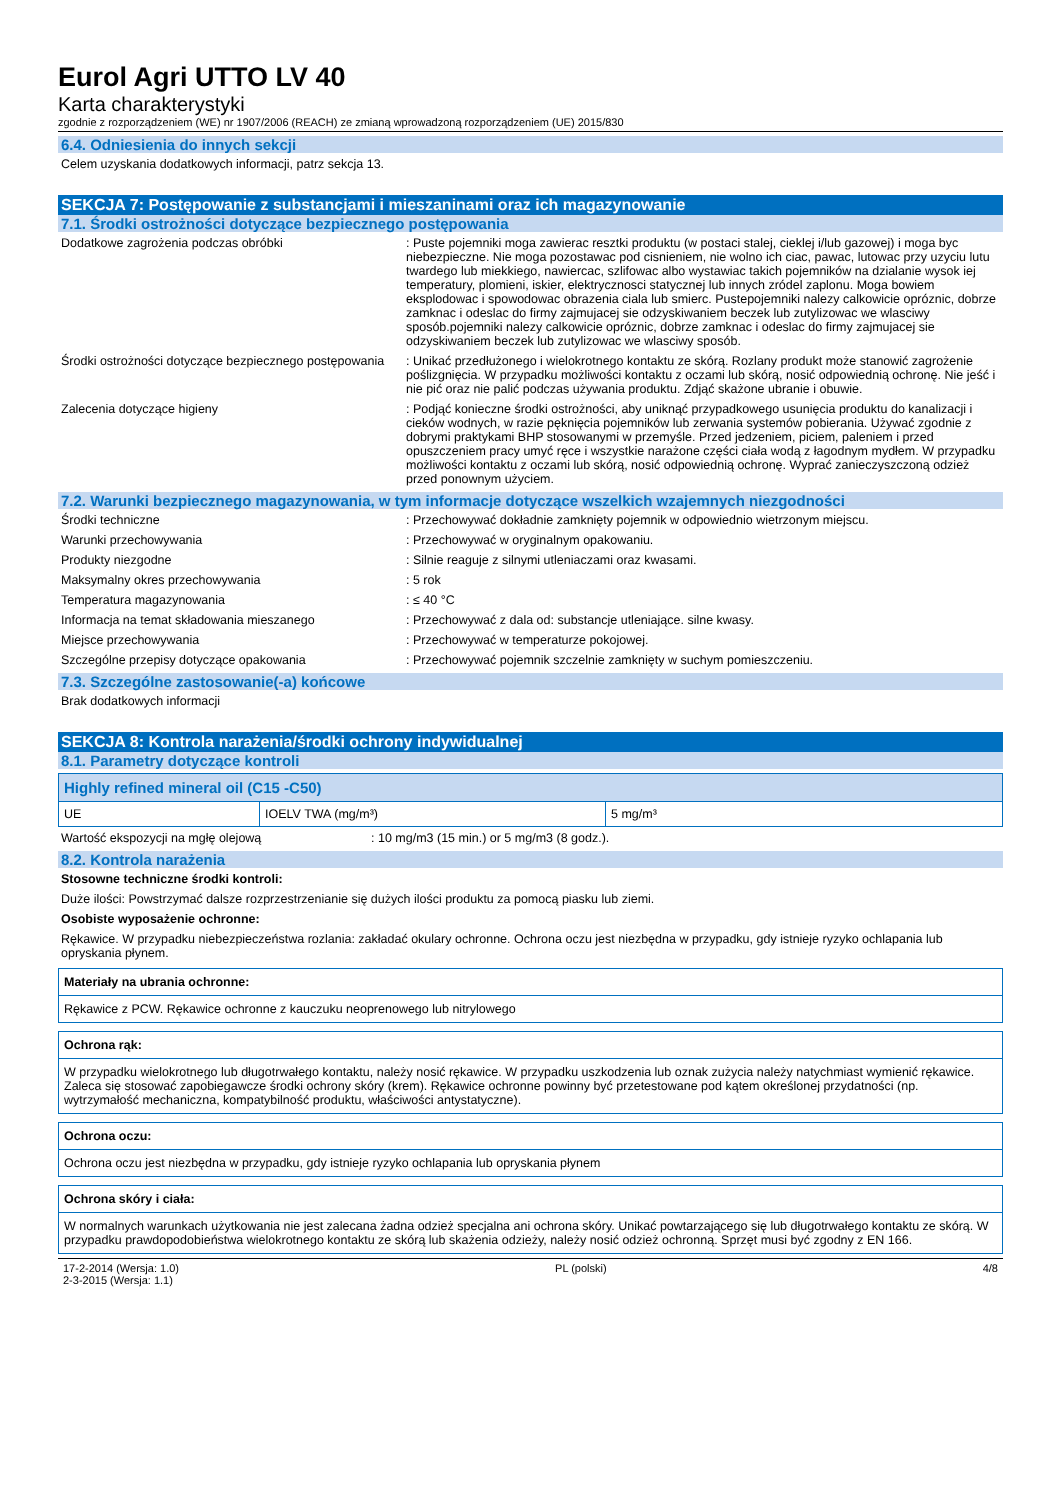Eurol Agri UTTO LV 40
Karta charakterystyki
zgodnie z rozporządzeniem (WE) nr 1907/2006 (REACH) ze zmianą wprowadzoną rozporządzeniem (UE) 2015/830
6.4. Odniesienia do innych sekcji
Celem uzyskania dodatkowych informacji, patrz sekcja 13.
SEKCJA 7: Postępowanie z substancjami i mieszaninami oraz ich magazynowanie
7.1. Środki ostrożności dotyczące bezpiecznego postępowania
Dodatkowe zagrożenia podczas obróbki : Puste pojemniki moga zawierac resztki produktu (w postaci stalej, cieklej i/lub gazowej) i moga byc niebezpieczne. Nie moga pozostawac pod cisnieniem, nie wolno ich ciac, pawac, lutowac przy uzyciu lutu twardego lub miekkiego, nawiercac, szlifowac albo wystawiac takich pojemników na dzialanie wysok iej temperatury, plomieni, iskier, elektrycznosci statycznej lub innych zródel zaplonu. Moga bowiem eksplodowac i spowodowac obrazenia ciala lub smierc. Pustepojemniki nalezy calkowicie opróznic, dobrze zamknac i odeslac do firmy zajmujacej sie odzyskiwaniem beczek lub zutylizowac we wlasciwy sposób.pojemniki nalezy calkowicie opróznic, dobrze zamknac i odeslac do firmy zajmujacej sie odzyskiwaniem beczek lub zutylizowac we wlasciwy sposób.
Środki ostrożności dotyczące bezpiecznego postępowania
: Unikać przedłużonego i wielokrotnego kontaktu ze skórą. Rozlany produkt może stanowić zagrożenie poślizgnięcia. W przypadku możliwości kontaktu z oczami lub skórą, nosić odpowiednią ochronę. Nie jeść i nie pić oraz nie palić podczas używania produktu. Zdjąć skażone ubranie i obuwie.
Zalecenia dotyczące higieny : Podjąć konieczne środki ostrożności, aby uniknąć przypadkowego usunięcia produktu do kanalizacji i cieków wodnych, w razie pęknięcia pojemników lub zerwania systemów pobierania. Używać zgodnie z dobrymi praktykami BHP stosowanymi w przemyśle. Przed jedzeniem, piciem, paleniem i przed opuszczeniem pracy umyć ręce i wszystkie narażone części ciała wodą z łagodnym mydłem. W przypadku możliwości kontaktu z oczami lub skórą, nosić odpowiednią ochronę. Wyprać zanieczyszczoną odzież przed ponownym użyciem.
7.2. Warunki bezpiecznego magazynowania, w tym informacje dotyczące wszelkich wzajemnych niezgodności
Środki techniczne : Przechowywać dokładnie zamknięty pojemnik w odpowiednio wietrzonym miejscu.
Warunki przechowywania : Przechowywać w oryginalnym opakowaniu.
Produkty niezgodne : Silnie reaguje z silnymi utleniaczami oraz kwasami.
Maksymalny okres przechowywania : 5 rok
Temperatura magazynowania : ≤ 40 °C
Informacja na temat składowania mieszanego : Przechowywać z dala od: substancje utleniające. silne kwasy.
Miejsce przechowywania : Przechowywać w temperaturze pokojowej.
Szczególne przepisy dotyczące opakowania : Przechowywać pojemnik szczelnie zamknięty w suchym pomieszczeniu.
7.3. Szczególne zastosowanie(-a) końcowe
Brak dodatkowych informacji
SEKCJA 8: Kontrola narażenia/środki ochrony indywidualnej
8.1. Parametry dotyczące kontroli
| Highly refined mineral oil (C15 -C50) | | |
| UE | IOELV TWA (mg/m³) | 5 mg/m³ |
Wartość ekspozycji na mgłę olejową : 10 mg/m3 (15 min.) or 5 mg/m3 (8 godz.).
8.2. Kontrola narażenia
Stosowne techniczne środki kontroli:
Duże ilości: Powstrzymać dalsze rozprzestrzenianie się dużych ilości produktu za pomocą piasku lub ziemi.
Osobiste wyposażenie ochronne:
Rękawice. W przypadku niebezpieczeństwa rozlania: zakładać okulary ochronne. Ochrona oczu jest niezbędna w przypadku, gdy istnieje ryzyko ochlapania lub opryskania płynem.
Materiały na ubrania ochronne:
Rękawice z PCW. Rękawice ochronne z kauczuku neoprenowego lub nitrylowego
Ochrona rąk:
W przypadku wielokrotnego lub długotrwałego kontaktu, należy nosić rękawice. W przypadku uszkodzenia lub oznak zużycia należy natychmiast wymienić rękawice. Zaleca się stosować zapobiegawcze środki ochrony skóry (krem). Rękawice ochronne powinny być przetestowane pod kątem określonej przydatności (np. wytrzymałość mechaniczna, kompatybilność produktu, właściwości antystatyczne).
Ochrona oczu:
Ochrona oczu jest niezbędna w przypadku, gdy istnieje ryzyko ochlapania lub opryskania płynem
Ochrona skóry i ciała:
W normalnych warunkach użytkowania nie jest zalecana żadna odzież specjalna ani ochrona skóry. Unikać powtarzającego się lub długotrwałego kontaktu ze skórą. W przypadku prawdopodobieństwa wielokrotnego kontaktu ze skórą lub skażenia odzieży, należy nosić odzież ochronną. Sprzęt musi być zgodny z EN 166.
17-2-2014 (Wersja: 1.0)
2-3-2015 (Wersja: 1.1)
PL (polski) 4/8